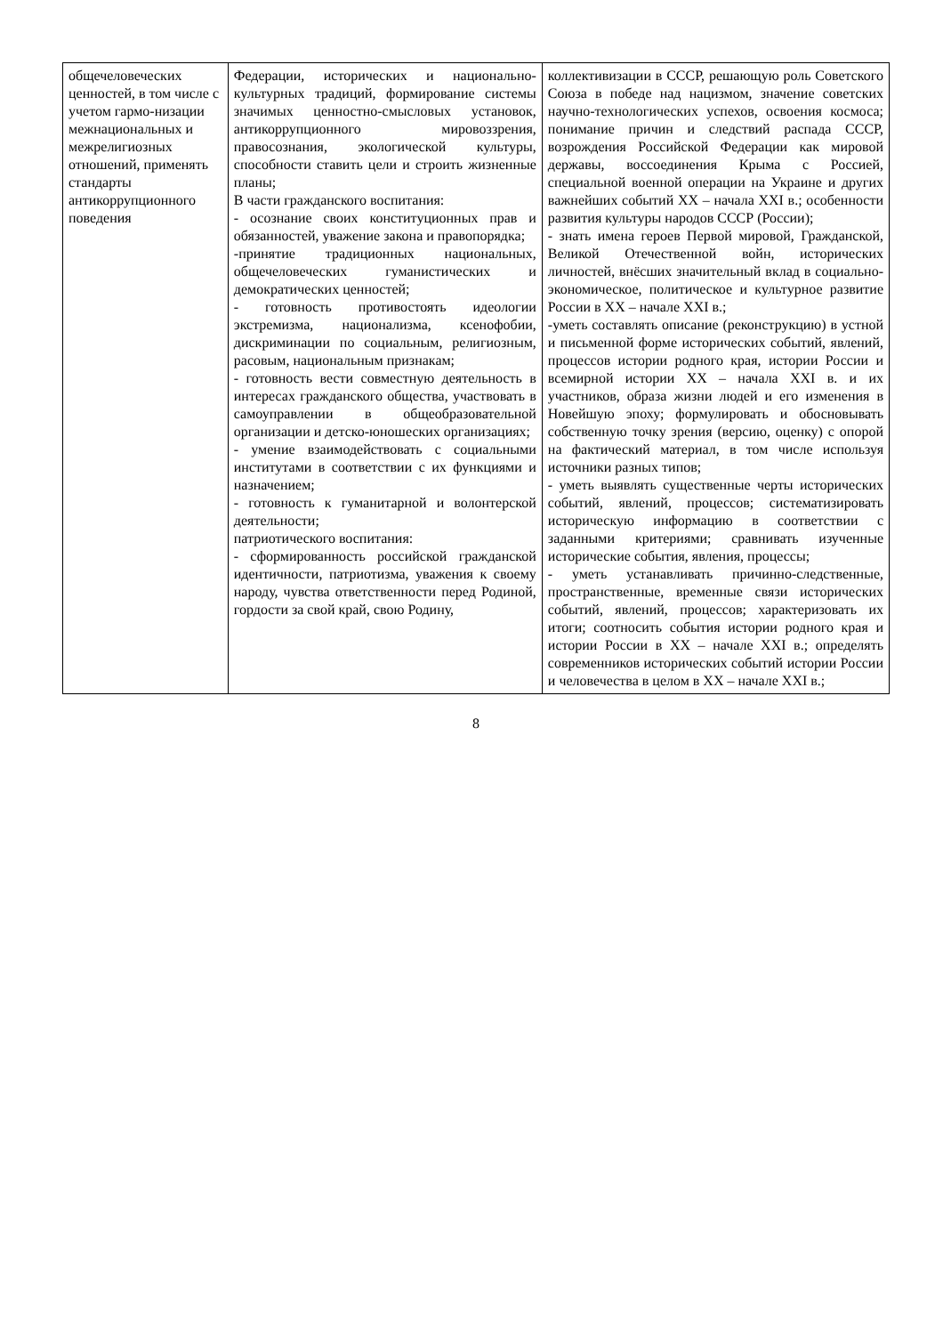| общечеловеческих ценностей, в том числе с учетом гармо-низации межнациональных и межрелигиозных отношений, применять стандарты антикоррупционного поведения | Федерации, исторических и национально-культурных традиций, формирование системы значимых ценностно-смысловых установок, антикоррупционного мировоззрения, правосознания, экологической культуры, способности ставить цели и строить жизненные планы; В части гражданского воспитания: - осознание своих конституционных прав и обязанностей, уважение закона и правопорядка; -принятие традиционных национальных, общечеловеческих гуманистических и демократических ценностей; - готовность противостоять идеологии экстремизма, национализма, ксенофобии, дискриминации по социальным, религиозным, расовым, национальным признакам; - готовность вести совместную деятельность в интересах гражданского общества, участвовать в самоуправлении в общеобразовательной организации и детско-юношеских организациях; - умение взаимодействовать с социальными институтами в соответствии с их функциями и назначением; - готовность к гуманитарной и волонтерской деятельности; патриотического воспитания: - сформированность российской гражданской идентичности, патриотизма, уважения к своему народу, чувства ответственности перед Родиной, гордости за свой край, свою Родину, | коллективизации в СССР, решающую роль Советского Союза в победе над нацизмом, значение советских научно-технологических успехов, освоения космоса; понимание причин и следствий распада СССР, возрождения Российской Федерации как мировой державы, воссоединения Крыма с Россией, специальной военной операции на Украине и других важнейших событий XX – начала XXI в.; особенности развития культуры народов СССР (России); - знать имена героев Первой мировой, Гражданской, Великой Отечественной войн, исторических личностей, внёсших значительный вклад в социально-экономическое, политическое и культурное развитие России в XX – начале XXI в.; -уметь составлять описание (реконструкцию) в устной и письменной форме исторических событий, явлений, процессов истории родного края, истории России и всемирной истории XX – начала XXI в. и их участников, образа жизни людей и его изменения в Новейшую эпоху; формулировать и обосновывать собственную точку зрения (версию, оценку) с опорой на фактический материал, в том числе используя источники разных типов; - уметь выявлять существенные черты исторических событий, явлений, процессов; систематизировать историческую информацию в соответствии с заданными критериями; сравнивать изученные исторические события, явления, процессы; - уметь устанавливать причинно-следственные, пространственные, временные связи исторических событий, явлений, процессов; характеризовать их итоги; соотносить события истории родного края и истории России в XX – начале XXI в.; определять современников исторических событий истории России и человечества в целом в XX – начале XXI в.; |
8